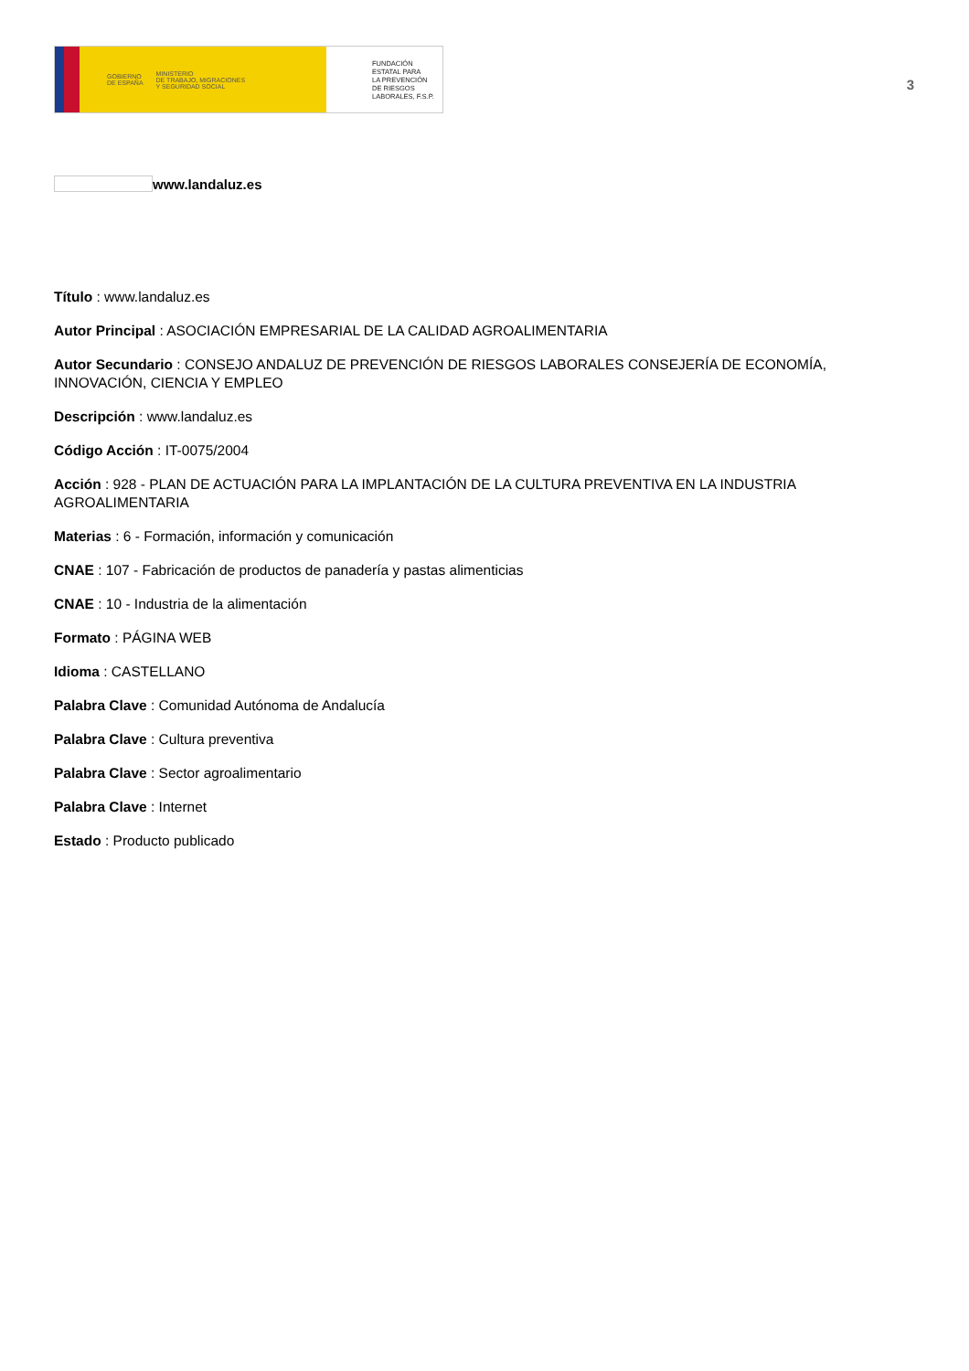GOBIERNO
DE ESPAÑA MINISTERIO
DE TRABAJO, MIGRACIONES
Y SEGURIDAD SOCIAL
FUNDACIÓN
ESTATAL PARA
LA PREVENCIÓN
DE RIESGOS
LABORALES, F.S.P.
3
www.landaluz.es
Título : www.landaluz.es
Autor Principal : ASOCIACIÓN EMPRESARIAL DE LA CALIDAD AGROALIMENTARIA
Autor Secundario : CONSEJO ANDALUZ DE PREVENCIÓN DE RIESGOS LABORALES CONSEJERÍA DE ECONOMÍA, INNOVACIÓN, CIENCIA Y EMPLEO
Descripción : www.landaluz.es
Código Acción : IT-0075/2004
Acción : 928 - PLAN DE ACTUACIÓN PARA LA IMPLANTACIÓN DE LA CULTURA PREVENTIVA EN LA INDUSTRIA AGROALIMENTARIA
Materias : 6 - Formación, información y comunicación
CNAE : 107 - Fabricación de productos de panadería y pastas alimenticias
CNAE : 10 - Industria de la alimentación
Formato : PÁGINA WEB
Idioma : CASTELLANO
Palabra Clave : Comunidad Autónoma de Andalucía
Palabra Clave : Cultura preventiva
Palabra Clave : Sector agroalimentario
Palabra Clave : Internet
Estado : Producto publicado